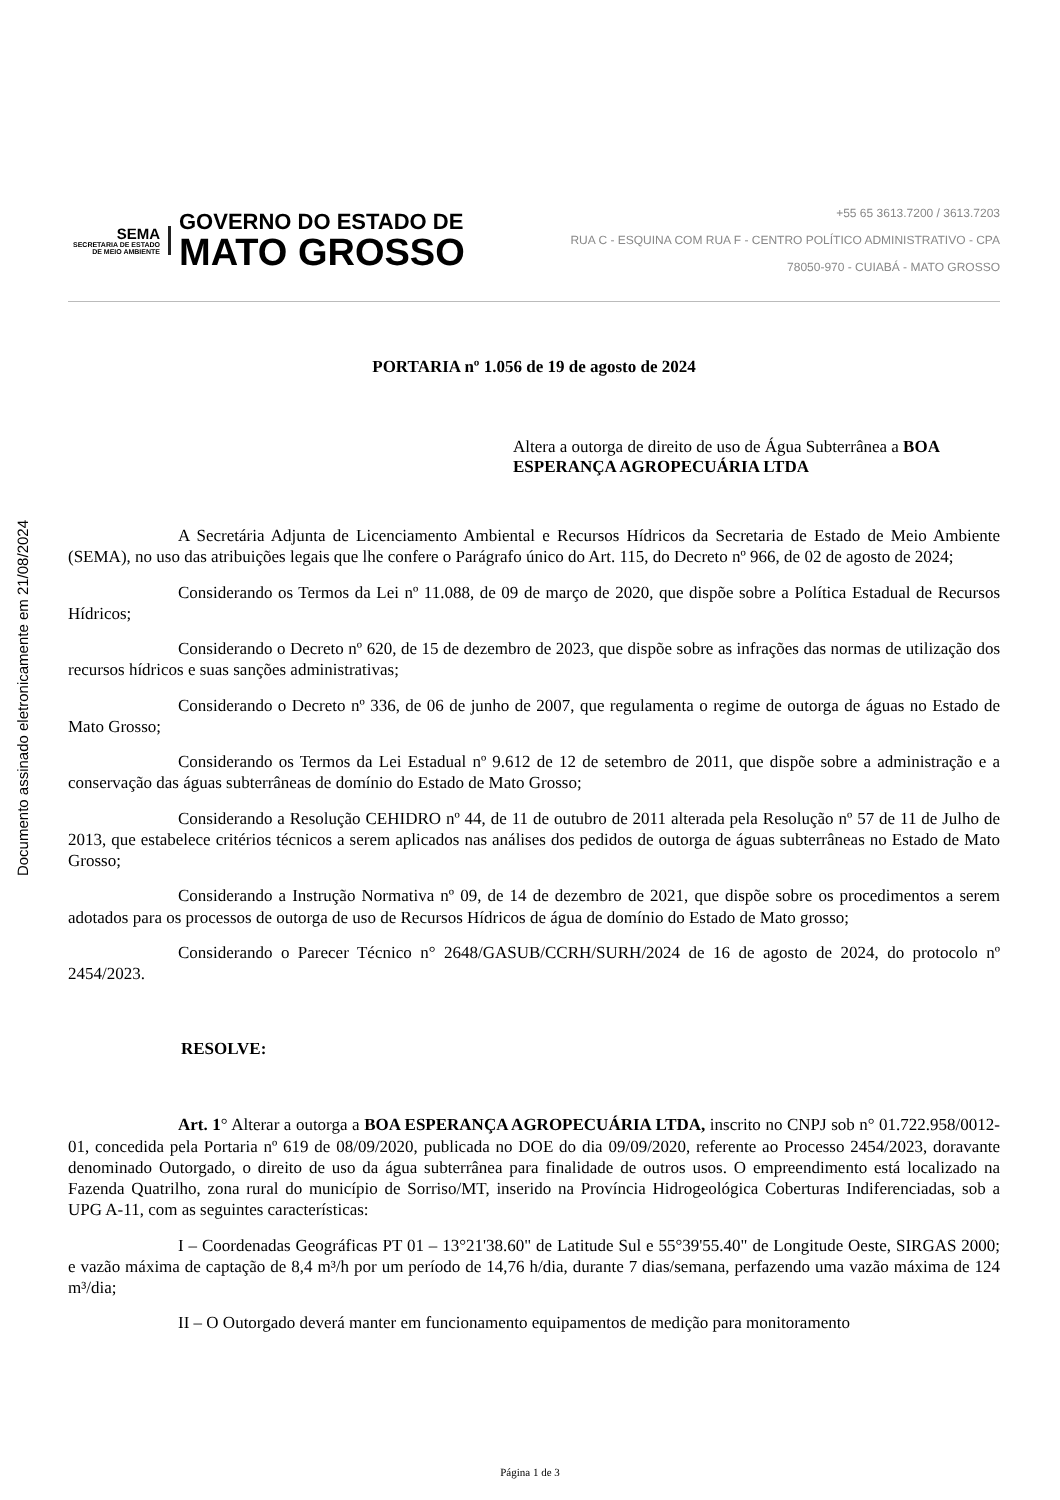Documento assinado eletronicamente em 21/08/2024
SEMA
SECRETARIA DE ESTADO DE MEIO AMBIENTE
GOVERNO DO ESTADO DE
MATO GROSSO
+55 65 3613.7200 / 3613.7203
RUA C - ESQUINA COM RUA F - CENTRO POLÍTICO ADMINISTRATIVO - CPA
78050-970 - CUIABÁ - MATO GROSSO
PORTARIA nº 1.056 de 19 de agosto de 2024
Altera a outorga de direito de uso de Água Subterrânea a BOA ESPERANÇA AGROPECUÁRIA LTDA
A Secretária Adjunta de Licenciamento Ambiental e Recursos Hídricos da Secretaria de Estado de Meio Ambiente (SEMA), no uso das atribuições legais que lhe confere o Parágrafo único do Art. 115, do Decreto nº 966, de 02 de agosto de 2024;
Considerando os Termos da Lei nº 11.088, de 09 de março de 2020, que dispõe sobre a Política Estadual de Recursos Hídricos;
Considerando o Decreto nº 620, de 15 de dezembro de 2023, que dispõe sobre as infrações das normas de utilização dos recursos hídricos e suas sanções administrativas;
Considerando o Decreto nº 336, de 06 de junho de 2007, que regulamenta o regime de outorga de águas no Estado de Mato Grosso;
Considerando os Termos da Lei Estadual nº 9.612 de 12 de setembro de 2011, que dispõe sobre a administração e a conservação das águas subterrâneas de domínio do Estado de Mato Grosso;
Considerando a Resolução CEHIDRO nº 44, de 11 de outubro de 2011 alterada pela Resolução nº 57 de 11 de Julho de 2013, que estabelece critérios técnicos a serem aplicados nas análises dos pedidos de outorga de águas subterrâneas no Estado de Mato Grosso;
Considerando a Instrução Normativa nº 09, de 14 de dezembro de 2021, que dispõe sobre os procedimentos a serem adotados para os processos de outorga de uso de Recursos Hídricos de água de domínio do Estado de Mato grosso;
Considerando o Parecer Técnico n° 2648/GASUB/CCRH/SURH/2024 de 16 de agosto de 2024, do protocolo nº 2454/2023.
RESOLVE:
Art. 1° Alterar a outorga a BOA ESPERANÇA AGROPECUÁRIA LTDA, inscrito no CNPJ sob n° 01.722.958/0012-01, concedida pela Portaria nº 619 de 08/09/2020, publicada no DOE do dia 09/09/2020, referente ao Processo 2454/2023, doravante denominado Outorgado, o direito de uso da água subterrânea para finalidade de outros usos. O empreendimento está localizado na Fazenda Quatrilho, zona rural do município de Sorriso/MT, inserido na Província Hidrogeológica Coberturas Indiferenciadas, sob a UPG A-11, com as seguintes características:
I – Coordenadas Geográficas PT 01 – 13°21'38.60" de Latitude Sul e 55°39'55.40" de Longitude Oeste, SIRGAS 2000; e vazão máxima de captação de 8,4 m³/h por um período de 14,76 h/dia, durante 7 dias/semana, perfazendo uma vazão máxima de 124 m³/dia;
II – O Outorgado deverá manter em funcionamento equipamentos de medição para monitoramento
Página 1 de 3